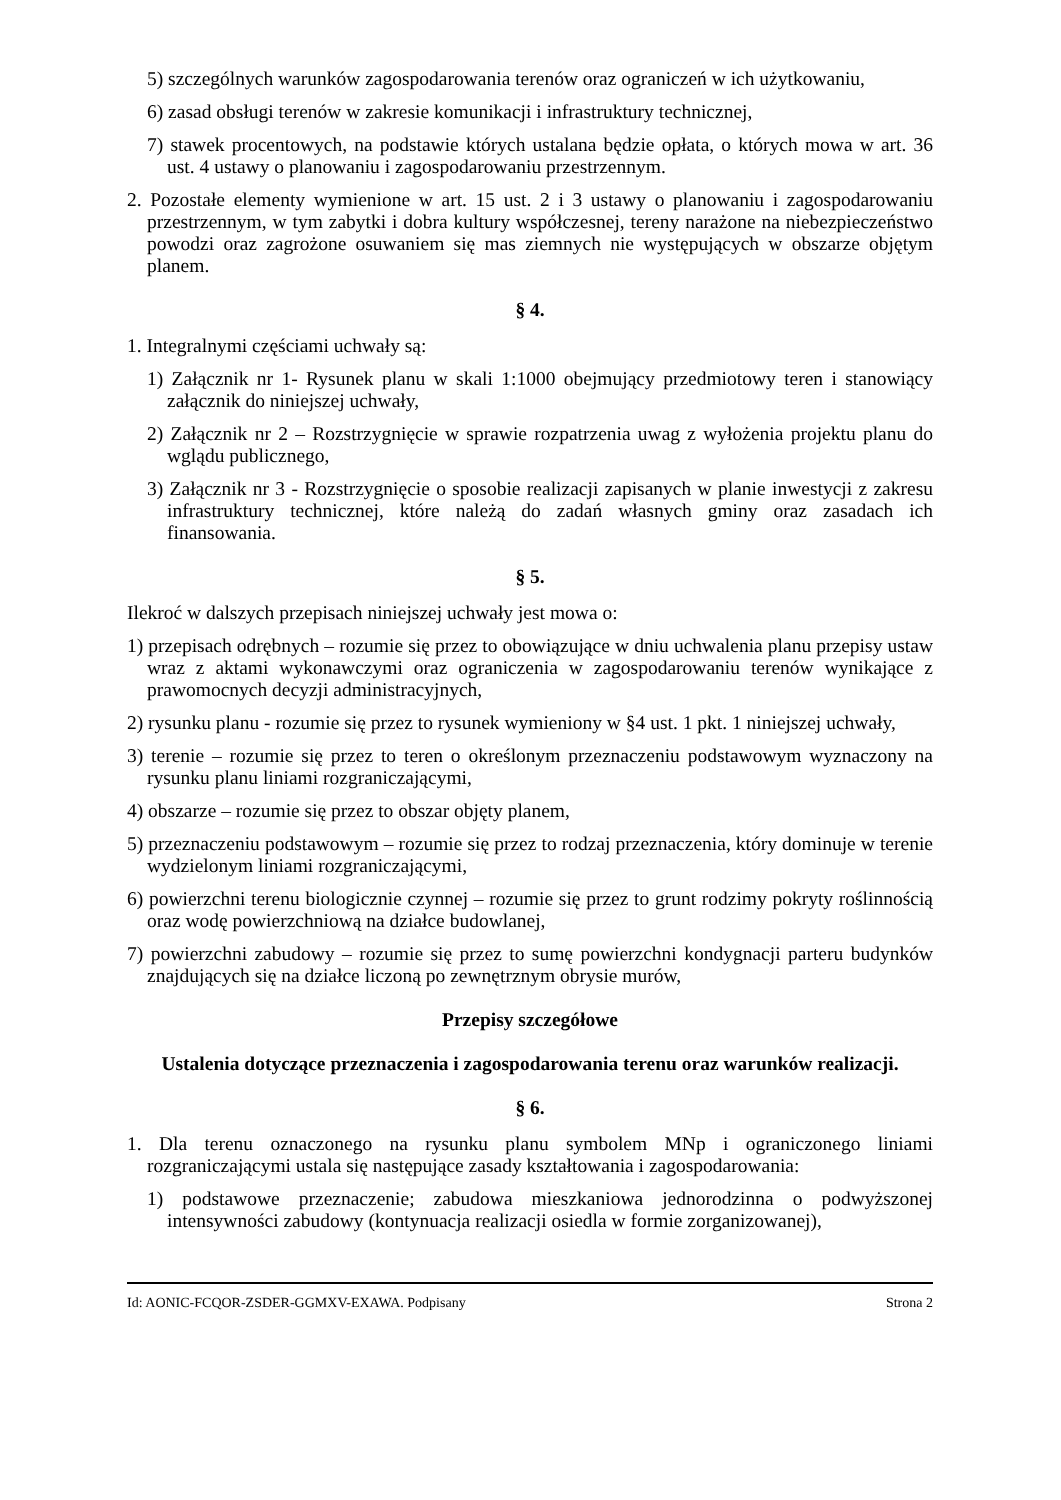5) szczególnych warunków zagospodarowania terenów oraz ograniczeń w ich użytkowaniu,
6) zasad obsługi terenów w zakresie komunikacji i infrastruktury technicznej,
7) stawek procentowych, na podstawie których ustalana będzie opłata, o których mowa w art. 36 ust. 4 ustawy o planowaniu i zagospodarowaniu przestrzennym.
2. Pozostałe elementy wymienione w art. 15 ust. 2 i 3 ustawy o planowaniu i zagospodarowaniu przestrzennym, w tym zabytki i dobra kultury współczesnej, tereny narażone na niebezpieczeństwo powodzi oraz zagrożone osuwaniem się mas ziemnych nie występujących w obszarze objętym planem.
§ 4.
1. Integralnymi częściami uchwały są:
1) Załącznik nr 1- Rysunek planu w skali 1:1000 obejmujący przedmiotowy teren i stanowiący załącznik do niniejszej uchwały,
2) Załącznik nr 2 – Rozstrzygnięcie w sprawie rozpatrzenia uwag z wyłożenia projektu planu do wglądu publicznego,
3) Załącznik nr 3 - Rozstrzygnięcie o sposobie realizacji zapisanych w planie inwestycji z zakresu infrastruktury technicznej, które należą do zadań własnych gminy oraz zasadach ich finansowania.
§ 5.
Ilekroć w dalszych przepisach niniejszej uchwały jest mowa o:
1) przepisach odrębnych – rozumie się przez to obowiązujące w dniu uchwalenia planu przepisy ustaw wraz z aktami wykonawczymi oraz ograniczenia w zagospodarowaniu terenów wynikające z prawomocnych decyzji administracyjnych,
2) rysunku planu - rozumie się przez to rysunek wymieniony w §4 ust. 1 pkt. 1 niniejszej uchwały,
3) terenie – rozumie się przez to teren o określonym przeznaczeniu podstawowym wyznaczony na rysunku planu liniami rozgraniczającymi,
4) obszarze – rozumie się przez to obszar objęty planem,
5) przeznaczeniu podstawowym – rozumie się przez to rodzaj przeznaczenia, który dominuje w terenie wydzielonym liniami rozgraniczającymi,
6) powierzchni terenu biologicznie czynnej – rozumie się przez to grunt rodzimy pokryty roślinnością oraz wodę powierzchniową na działce budowlanej,
7) powierzchni zabudowy – rozumie się przez to sumę powierzchni kondygnacji parteru budynków znajdujących się na działce liczoną po zewnętrznym obrysie murów,
Przepisy szczegółowe
Ustalenia dotyczące przeznaczenia i zagospodarowania terenu oraz warunków realizacji.
§ 6.
1. Dla terenu oznaczonego na rysunku planu symbolem MNp i ograniczonego liniami rozgraniczającymi ustala się następujące zasady kształtowania i zagospodarowania:
1) podstawowe przeznaczenie; zabudowa mieszkaniowa jednorodzinna o podwyższonej intensywności zabudowy (kontynuacja realizacji osiedla w formie zorganizowanej),
Id: AONIC-FCQOR-ZSDER-GGMXV-EXAWA. Podpisany Strona 2